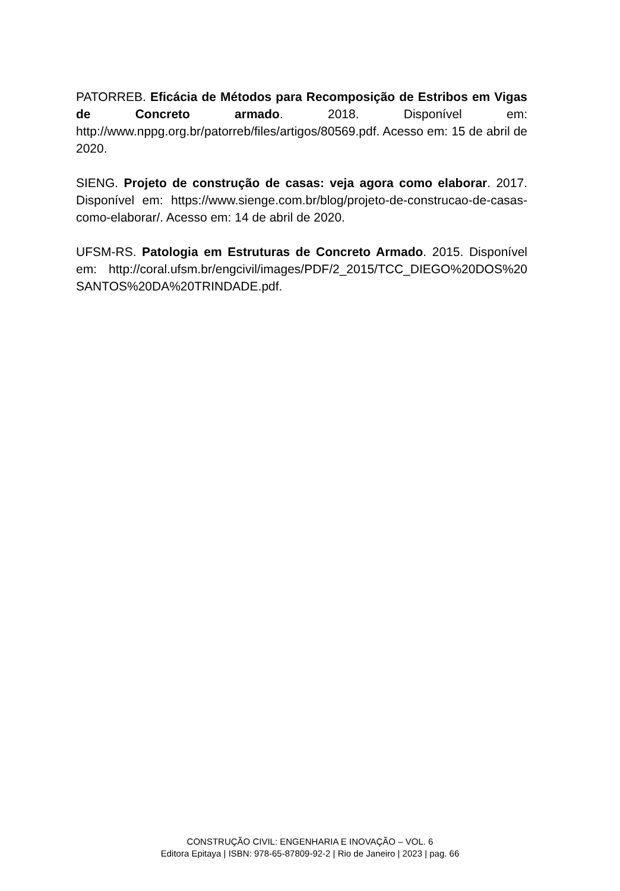PATORREB. Eficácia de Métodos para Recomposição de Estribos em Vigas de Concreto armado. 2018. Disponível em: http://www.nppg.org.br/patorreb/files/artigos/80569.pdf. Acesso em: 15 de abril de 2020.
SIENG. Projeto de construção de casas: veja agora como elaborar. 2017. Disponível em: https://www.sienge.com.br/blog/projeto-de-construcao-de-casas-como-elaborar/. Acesso em: 14 de abril de 2020.
UFSM-RS. Patologia em Estruturas de Concreto Armado. 2015. Disponível em: http://coral.ufsm.br/engcivil/images/PDF/2_2015/TCC_DIEGO%20DOS%20 SANTOS%20DA%20TRINDADE.pdf.
CONSTRUÇÃO CIVIL: ENGENHARIA E INOVAÇÃO – VOL. 6
Editora Epitaya | ISBN: 978-65-87809-92-2 | Rio de Janeiro | 2023 | pag. 66